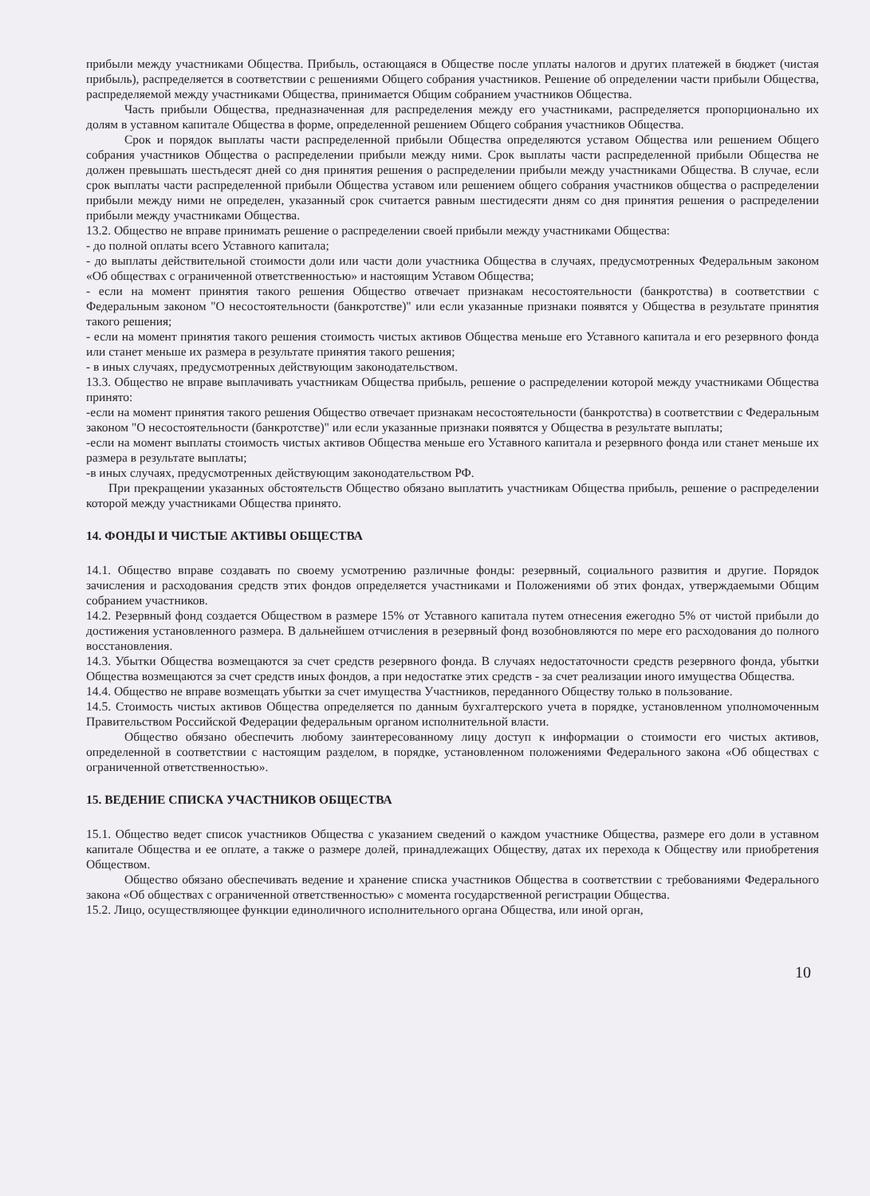прибыли между участниками Общества. Прибыль, остающаяся в Обществе после уплаты налогов и других платежей в бюджет (чистая прибыль), распределяется в соответствии с решениями Общего собрания участников. Решение об определении части прибыли Общества, распределяемой между участниками Общества, принимается Общим собранием участников Общества.
Часть прибыли Общества, предназначенная для распределения между его участниками, распределяется пропорционально их долям в уставном капитале Общества в форме, определенной решением Общего собрания участников Общества.
Срок и порядок выплаты части распределенной прибыли Общества определяются уставом Общества или решением Общего собрания участников Общества о распределении прибыли между ними. Срок выплаты части распределенной прибыли Общества не должен превышать шестьдесят дней со дня принятия решения о распределении прибыли между участниками Общества. В случае, если срок выплаты части распределенной прибыли Общества уставом или решением общего собрания участников общества о распределении прибыли между ними не определен, указанный срок считается равным шестидесяти дням со дня принятия решения о распределении прибыли между участниками Общества.
13.2. Общество не вправе принимать решение о распределении своей прибыли между участниками Общества:
- до полной оплаты всего Уставного капитала;
- до выплаты действительной стоимости доли или части доли участника Общества в случаях, предусмотренных Федеральным законом «Об обществах с ограниченной ответственностью» и настоящим Уставом Общества;
- если на момент принятия такого решения Общество отвечает признакам несостоятельности (банкротства) в соответствии с Федеральным законом "О несостоятельности (банкротстве)" или если указанные признаки появятся у Общества в результате принятия такого решения;
- если на момент принятия такого решения стоимость чистых активов Общества меньше его Уставного капитала и его резервного фонда или станет меньше их размера в результате принятия такого решения;
- в иных случаях, предусмотренных действующим законодательством.
13.3. Общество не вправе выплачивать участникам Общества прибыль, решение о распределении которой между участниками Общества принято:
-если на момент принятия такого решения Общество отвечает признакам несостоятельности (банкротства) в соответствии с Федеральным законом "О несостоятельности (банкротстве)" или если указанные признаки появятся у Общества в результате выплаты;
-если на момент выплаты стоимость чистых активов Общества меньше его Уставного капитала и резервного фонда или станет меньше их размера в результате выплаты;
-в иных случаях, предусмотренных действующим законодательством РФ.
При прекращении указанных обстоятельств Общество обязано выплатить участникам Общества прибыль, решение о распределении которой между участниками Общества принято.
14. ФОНДЫ И ЧИСТЫЕ АКТИВЫ ОБЩЕСТВА
14.1. Общество вправе создавать по своему усмотрению различные фонды: резервный, социального развития и другие. Порядок зачисления и расходования средств этих фондов определяется участниками и Положениями об этих фондах, утверждаемыми Общим собранием участников.
14.2. Резервный фонд создается Обществом в размере 15% от Уставного капитала путем отнесения ежегодно 5% от чистой прибыли до достижения установленного размера. В дальнейшем отчисления в резервный фонд возобновляются по мере его расходования до полного восстановления.
14.3. Убытки Общества возмещаются за счет средств резервного фонда. В случаях недостаточности средств резервного фонда, убытки Общества возмещаются за счет средств иных фондов, а при недостатке этих средств - за счет реализации иного имущества Общества.
14.4. Общество не вправе возмещать убытки за счет имущества Участников, переданного Обществу только в пользование.
14.5. Стоимость чистых активов Общества определяется по данным бухгалтерского учета в порядке, установленном уполномоченным Правительством Российской Федерации федеральным органом исполнительной власти.
Общество обязано обеспечить любому заинтересованному лицу доступ к информации о стоимости его чистых активов, определенной в соответствии с настоящим разделом, в порядке, установленном положениями Федерального закона «Об обществах с ограниченной ответственностью».
15. ВЕДЕНИЕ СПИСКА УЧАСТНИКОВ ОБЩЕСТВА
15.1. Общество ведет список участников Общества с указанием сведений о каждом участнике Общества, размере его доли в уставном капитале Общества и ее оплате, а также о размере долей, принадлежащих Обществу, датах их перехода к Обществу или приобретения Обществом.
Общество обязано обеспечивать ведение и хранение списка участников Общества в соответствии с требованиями Федерального закона «Об обществах с ограниченной ответственностью» с момента государственной регистрации Общества.
15.2. Лицо, осуществляющее функции единоличного исполнительного органа Общества, или иной орган,
10